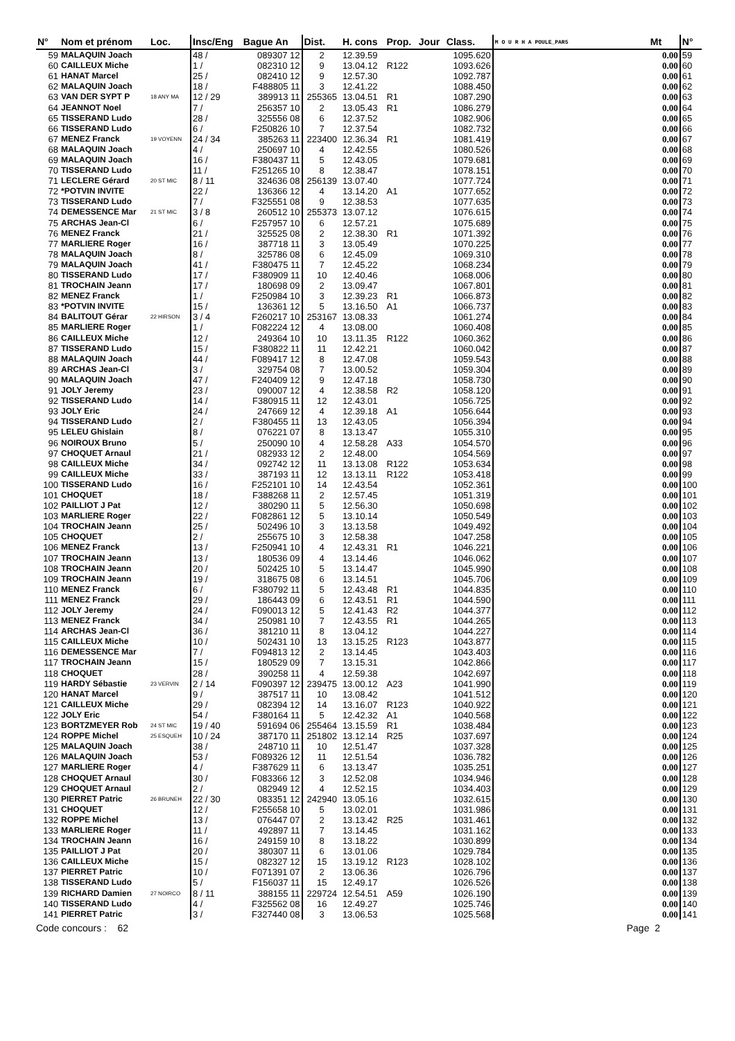| N° | Nom et prénom | Loc. | Insc/Eng | Bague An | Dist. | H. cons | Prop. | Jour | Class. | M O U R H A POULE_PAR5 | Mt | N° |
| --- | --- | --- | --- | --- | --- | --- | --- | --- | --- | --- | --- | --- |
| 59 | MALAQUIN Joach | | 48 / | 089307 12 | 2 | 12.39.59 | | | 1095.620 | | 0.00 | 59 |
| 60 | CAILLEUX Miche | | 1 / | 082310 12 | 9 | 13.04.12 | R122 | | 1093.626 | | 0.00 | 60 |
| 61 | HANAT Marcel | | 25 / | 082410 12 | 9 | 12.57.30 | | | 1092.787 | | 0.00 | 61 |
| 62 | MALAQUIN Joach | | 18 / | F488805 11 | 3 | 12.41.22 | | | 1088.450 | | 0.00 | 62 |
| 63 | VAN DER SYPT P | 18 ANY MA | 12 / 29 | 389913 11 | 255365 | 13.04.51 | R1 | | 1087.290 | | 0.00 | 63 |
| 64 | JEANNOT Noel | | 7 / | 256357 10 | 2 | 13.05.43 | R1 | | 1086.279 | | 0.00 | 64 |
| 65 | TISSERAND Ludo | | 28 / | 325556 08 | 6 | 12.37.52 | | | 1082.906 | | 0.00 | 65 |
| 66 | TISSERAND Ludo | | 6 / | F250826 10 | 7 | 12.37.54 | | | 1082.732 | | 0.00 | 66 |
| 67 | MENEZ Franck | 19 VOYENN | 24 / 34 | 385263 11 | 223400 | 12.36.34 | R1 | | 1081.419 | | 0.00 | 67 |
| 68 | MALAQUIN Joach | | 4 / | 250697 10 | 4 | 12.42.55 | | | 1080.526 | | 0.00 | 68 |
| 69 | MALAQUIN Joach | | 16 / | F380437 11 | 5 | 12.43.05 | | | 1079.681 | | 0.00 | 69 |
| 70 | TISSERAND Ludo | | 11 / | F251265 10 | 8 | 12.38.47 | | | 1078.151 | | 0.00 | 70 |
| 71 | LECLERE Gérard | 20 ST MIC | 8 / 11 | 324636 08 | 256139 | 13.07.40 | | | 1077.724 | | 0.00 | 71 |
| 72 | *POTVIN INVITE | | 22 / | 136366 12 | 4 | 13.14.20 | A1 | | 1077.652 | | 0.00 | 72 |
| 73 | TISSERAND Ludo | | 7 / | F325551 08 | 9 | 12.38.53 | | | 1077.635 | | 0.00 | 73 |
| 74 | DEMESSENCE Mar | 21 ST MIC | 3 / 8 | 260512 10 | 255373 | 13.07.12 | | | 1076.615 | | 0.00 | 74 |
| 75 | ARCHAS Jean-Cl | | 6 / | F257957 10 | 6 | 12.57.21 | | | 1075.689 | | 0.00 | 75 |
| 76 | MENEZ Franck | | 21 / | 325525 08 | 2 | 12.38.30 | R1 | | 1071.392 | | 0.00 | 76 |
| 77 | MARLIERE Roger | | 16 / | 387718 11 | 3 | 13.05.49 | | | 1070.225 | | 0.00 | 77 |
| 78 | MALAQUIN Joach | | 8 / | 325786 08 | 6 | 12.45.09 | | | 1069.310 | | 0.00 | 78 |
| 79 | MALAQUIN Joach | | 41 / | F380475 11 | 7 | 12.45.22 | | | 1068.234 | | 0.00 | 79 |
| 80 | TISSERAND Ludo | | 17 / | F380909 11 | 10 | 12.40.46 | | | 1068.006 | | 0.00 | 80 |
| 81 | TROCHAIN Jeann | | 17 / | 180698 09 | 2 | 13.09.47 | | | 1067.801 | | 0.00 | 81 |
| 82 | MENEZ Franck | | 1 / | F250984 10 | 3 | 12.39.23 | R1 | | 1066.873 | | 0.00 | 82 |
| 83 | *POTVIN INVITE | | 15 / | 136361 12 | 5 | 13.16.50 | A1 | | 1066.737 | | 0.00 | 83 |
| 84 | BALITOUT Gérar | 22 HIRSON | 3 / 4 | F260217 10 | 253167 | 13.08.33 | | | 1061.274 | | 0.00 | 84 |
| 85 | MARLIERE Roger | | 1 / | F082224 12 | 4 | 13.08.00 | | | 1060.408 | | 0.00 | 85 |
| 86 | CAILLEUX Miche | | 12 / | 249364 10 | 10 | 13.11.35 | R122 | | 1060.362 | | 0.00 | 86 |
| 87 | TISSERAND Ludo | | 15 / | F380822 11 | 11 | 12.42.21 | | | 1060.042 | | 0.00 | 87 |
| 88 | MALAQUIN Joach | | 44 / | F089417 12 | 8 | 12.47.08 | | | 1059.543 | | 0.00 | 88 |
| 89 | ARCHAS Jean-Cl | | 3 / | 329754 08 | 7 | 13.00.52 | | | 1059.304 | | 0.00 | 89 |
| 90 | MALAQUIN Joach | | 47 / | F240409 12 | 9 | 12.47.18 | | | 1058.730 | | 0.00 | 90 |
| 91 | JOLY Jeremy | | 23 / | 090007 12 | 4 | 12.38.58 | R2 | | 1058.120 | | 0.00 | 91 |
| 92 | TISSERAND Ludo | | 14 / | F380915 11 | 12 | 12.43.01 | | | 1056.725 | | 0.00 | 92 |
| 93 | JOLY Eric | | 24 / | 247669 12 | 4 | 12.39.18 | A1 | | 1056.644 | | 0.00 | 93 |
| 94 | TISSERAND Ludo | | 2 / | F380455 11 | 13 | 12.43.05 | | | 1056.394 | | 0.00 | 94 |
| 95 | LELEU Ghislain | | 8 / | 076221 07 | 8 | 13.13.47 | | | 1055.310 | | 0.00 | 95 |
| 96 | NOIROUX Bruno | | 5 / | 250090 10 | 4 | 12.58.28 | A33 | | 1054.570 | | 0.00 | 96 |
| 97 | CHOQUET Arnaul | | 21 / | 082933 12 | 2 | 12.48.00 | | | 1054.569 | | 0.00 | 97 |
| 98 | CAILLEUX Miche | | 34 / | 092742 12 | 11 | 13.13.08 | R122 | | 1053.634 | | 0.00 | 98 |
| 99 | CAILLEUX Miche | | 33 / | 387193 11 | 12 | 13.13.11 | R122 | | 1053.418 | | 0.00 | 99 |
| 100 | TISSERAND Ludo | | 16 / | F252101 10 | 14 | 12.43.54 | | | 1052.361 | | 0.00 | 100 |
| 101 | CHOQUET | | 18 / | F388268 11 | 2 | 12.57.45 | | | 1051.319 | | 0.00 | 101 |
| 102 | PAILLIOT J Pat | | 12 / | 380290 11 | 5 | 12.56.30 | | | 1050.698 | | 0.00 | 102 |
| 103 | MARLIERE Roger | | 22 / | F082861 12 | 5 | 13.10.14 | | | 1050.549 | | 0.00 | 103 |
| 104 | TROCHAIN Jeann | | 25 / | 502496 10 | 3 | 13.13.58 | | | 1049.492 | | 0.00 | 104 |
| 105 | CHOQUET | | 2 / | 255675 10 | 3 | 12.58.38 | | | 1047.258 | | 0.00 | 105 |
| 106 | MENEZ Franck | | 13 / | F250941 10 | 4 | 12.43.31 | R1 | | 1046.221 | | 0.00 | 106 |
| 107 | TROCHAIN Jeann | | 13 / | 180536 09 | 4 | 13.14.46 | | | 1046.062 | | 0.00 | 107 |
| 108 | TROCHAIN Jeann | | 20 / | 502425 10 | 5 | 13.14.47 | | | 1045.990 | | 0.00 | 108 |
| 109 | TROCHAIN Jeann | | 19 / | 318675 08 | 6 | 13.14.51 | | | 1045.706 | | 0.00 | 109 |
| 110 | MENEZ Franck | | 6 / | F380792 11 | 5 | 12.43.48 | R1 | | 1044.835 | | 0.00 | 110 |
| 111 | MENEZ Franck | | 29 / | 186443 09 | 6 | 12.43.51 | R1 | | 1044.590 | | 0.00 | 111 |
| 112 | JOLY Jeremy | | 24 / | F090013 12 | 5 | 12.41.43 | R2 | | 1044.377 | | 0.00 | 112 |
| 113 | MENEZ Franck | | 34 / | 250981 10 | 7 | 12.43.55 | R1 | | 1044.265 | | 0.00 | 113 |
| 114 | ARCHAS Jean-Cl | | 36 / | 381210 11 | 8 | 13.04.12 | | | 1044.227 | | 0.00 | 114 |
| 115 | CAILLEUX Miche | | 10 / | 502431 10 | 13 | 13.15.25 | R123 | | 1043.877 | | 0.00 | 115 |
| 116 | DEMESSENCE Mar | | 7 / | F094813 12 | 2 | 13.14.45 | | | 1043.403 | | 0.00 | 116 |
| 117 | TROCHAIN Jeann | | 15 / | 180529 09 | 7 | 13.15.31 | | | 1042.866 | | 0.00 | 117 |
| 118 | CHOQUET | | 28 / | 390258 11 | 4 | 12.59.38 | | | 1042.697 | | 0.00 | 118 |
| 119 | HARDY Sébastie | 23 VERVIN | 2 / 14 | F090397 12 | 239475 | 13.00.12 | A23 | | 1041.990 | | 0.00 | 119 |
| 120 | HANAT Marcel | | 9 / | 387517 11 | 10 | 13.08.42 | | | 1041.512 | | 0.00 | 120 |
| 121 | CAILLEUX Miche | | 29 / | 082394 12 | 14 | 13.16.07 | R123 | | 1040.922 | | 0.00 | 121 |
| 122 | JOLY Eric | | 54 / | F380164 11 | 5 | 12.42.32 | A1 | | 1040.568 | | 0.00 | 122 |
| 123 | BORTZMEYER Rob | 24 ST MIC | 19 / 40 | 591694 06 | 255464 | 13.15.59 | R1 | | 1038.484 | | 0.00 | 123 |
| 124 | ROPPE Michel | 25 ESQUEH | 10 / 24 | 387170 11 | 251802 | 13.12.14 | R25 | | 1037.697 | | 0.00 | 124 |
| 125 | MALAQUIN Joach | | 38 / | 248710 11 | 10 | 12.51.47 | | | 1037.328 | | 0.00 | 125 |
| 126 | MALAQUIN Joach | | 53 / | F089326 12 | 11 | 12.51.54 | | | 1036.782 | | 0.00 | 126 |
| 127 | MARLIERE Roger | | 4 / | F387629 11 | 6 | 13.13.47 | | | 1035.251 | | 0.00 | 127 |
| 128 | CHOQUET Arnaul | | 30 / | F083366 12 | 3 | 12.52.08 | | | 1034.946 | | 0.00 | 128 |
| 129 | CHOQUET Arnaul | | 2 / | 082949 12 | 4 | 12.52.15 | | | 1034.403 | | 0.00 | 129 |
| 130 | PIERRET Patric | 26 BRUNEH | 22 / 30 | 083351 12 | 242940 | 13.05.16 | | | 1032.615 | | 0.00 | 130 |
| 131 | CHOQUET | | 12 / | F255658 10 | 5 | 13.02.01 | | | 1031.986 | | 0.00 | 131 |
| 132 | ROPPE Michel | | 13 / | 076447 07 | 2 | 13.13.42 | R25 | | 1031.461 | | 0.00 | 132 |
| 133 | MARLIERE Roger | | 11 / | 492897 11 | 7 | 13.14.45 | | | 1031.162 | | 0.00 | 133 |
| 134 | TROCHAIN Jeann | | 16 / | 249159 10 | 8 | 13.18.22 | | | 1030.899 | | 0.00 | 134 |
| 135 | PAILLIOT J Pat | | 20 / | 380307 11 | 6 | 13.01.06 | | | 1029.784 | | 0.00 | 135 |
| 136 | CAILLEUX Miche | | 15 / | 082327 12 | 15 | 13.19.12 | R123 | | 1028.102 | | 0.00 | 136 |
| 137 | PIERRET Patric | | 10 / | F071391 07 | 2 | 13.06.36 | | | 1026.796 | | 0.00 | 137 |
| 138 | TISSERAND Ludo | | 5 / | F156037 11 | 15 | 12.49.17 | | | 1026.526 | | 0.00 | 138 |
| 139 | RICHARD Damien | 27 NOIRCO | 8 / 11 | 388155 11 | 229724 | 12.54.51 | A59 | | 1026.190 | | 0.00 | 139 |
| 140 | TISSERAND Ludo | | 4 / | F325562 08 | 16 | 12.49.27 | | | 1025.746 | | 0.00 | 140 |
| 141 | PIERRET Patric | | 3 / | F327440 08 | 3 | 13.06.53 | | | 1025.568 | | 0.00 | 141 |
Code concours : 62 Page 2